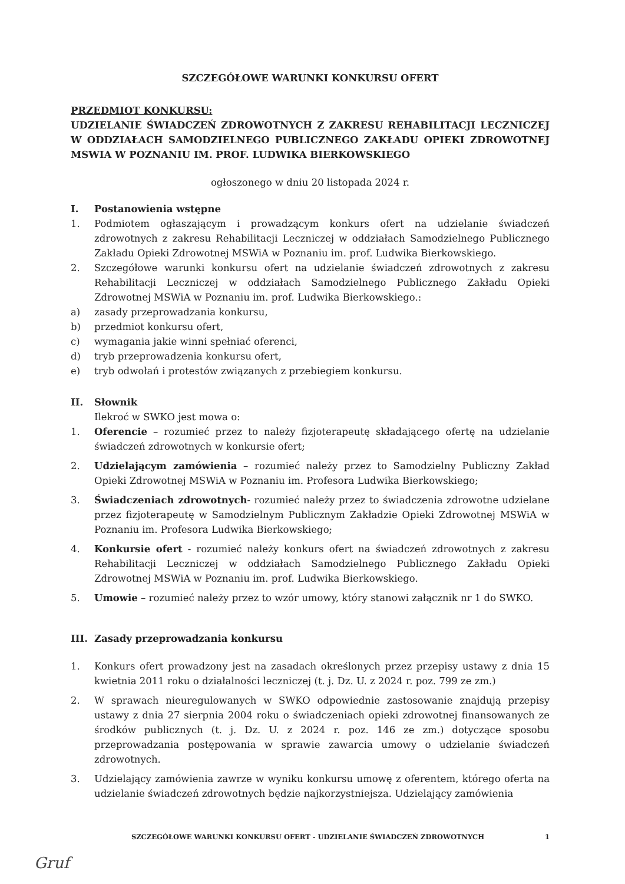SZCZEGÓŁOWE WARUNKI KONKURSU OFERT
PRZEDMIOT KONKURSU:
UDZIELANIE ŚWIADCZEŃ ZDROWOTNYCH Z ZAKRESU REHABILITACJI LECZNICZEJ W ODDZIAŁACH SAMODZIELNEGO PUBLICZNEGO ZAKŁADU OPIEKI ZDROWOTNEJ MSWIA W POZNANIU IM. PROF. LUDWIKA BIERKOWSKIEGO
ogłoszonego w dniu 20 listopada 2024 r.
I. Postanowienia wstępne
1. Podmiotem ogłaszającym i prowadzącym konkurs ofert na udzielanie świadczeń zdrowotnych z zakresu Rehabilitacji Leczniczej w oddziałach Samodzielnego Publicznego Zakładu Opieki Zdrowotnej MSWiA w Poznaniu im. prof. Ludwika Bierkowskiego.
2. Szczegółowe warunki konkursu ofert na udzielanie świadczeń zdrowotnych z zakresu Rehabilitacji Leczniczej w oddziałach Samodzielnego Publicznego Zakładu Opieki Zdrowotnej MSWiA w Poznaniu im. prof. Ludwika Bierkowskiego.:
a) zasady przeprowadzania konkursu,
b) przedmiot konkursu ofert,
c) wymagania jakie winni spełniać oferenci,
d) tryb przeprowadzenia konkursu ofert,
e) tryb odwołań i protestów związanych z przebiegiem konkursu.
II. Słownik
Ilekroć w SWKO jest mowa o:
1. Oferencie – rozumieć przez to należy fizjoterapeutę składającego ofertę na udzielanie świadczeń zdrowotnych w konkursie ofert;
2. Udzielającym zamówienia – rozumieć należy przez to Samodzielny Publiczny Zakład Opieki Zdrowotnej MSWiA w Poznaniu im. Profesora Ludwika Bierkowskiego;
3. Świadczeniach zdrowotnych- rozumieć należy przez to świadczenia zdrowotne udzielane przez fizjoterapeutę w Samodzielnym Publicznym Zakładzie Opieki Zdrowotnej MSWiA w Poznaniu im. Profesora Ludwika Bierkowskiego;
4. Konkursie ofert - rozumieć należy konkurs ofert na świadczeń zdrowotnych z zakresu Rehabilitacji Leczniczej w oddziałach Samodzielnego Publicznego Zakładu Opieki Zdrowotnej MSWiA w Poznaniu im. prof. Ludwika Bierkowskiego.
5. Umowie – rozumieć należy przez to wzór umowy, który stanowi załącznik nr 1 do SWKO.
III. Zasady przeprowadzania konkursu
1. Konkurs ofert prowadzony jest na zasadach określonych przez przepisy ustawy z dnia 15 kwietnia 2011 roku o działalności leczniczej (t. j. Dz. U. z 2024 r. poz. 799 ze zm.)
2. W sprawach nieuregulowanych w SWKO odpowiednie zastosowanie znajdują przepisy ustawy z dnia 27 sierpnia 2004 roku o świadczeniach opieki zdrowotnej finansowanych ze środków publicznych (t. j. Dz. U. z 2024 r. poz. 146 ze zm.) dotyczące sposobu przeprowadzania postępowania w sprawie zawarcia umowy o udzielanie świadczeń zdrowotnych.
3. Udzielający zamówienia zawrze w wyniku konkursu umowę z oferentem, którego oferta na udzielanie świadczeń zdrowotnych będzie najkorzystniejsza. Udzielający zamówienia
SZCZEGÓŁOWE WARUNKI KONKURSU OFERT - UDZIELANIE ŚWIADCZEŃ ZDROWOTNYCH 1
Gruf